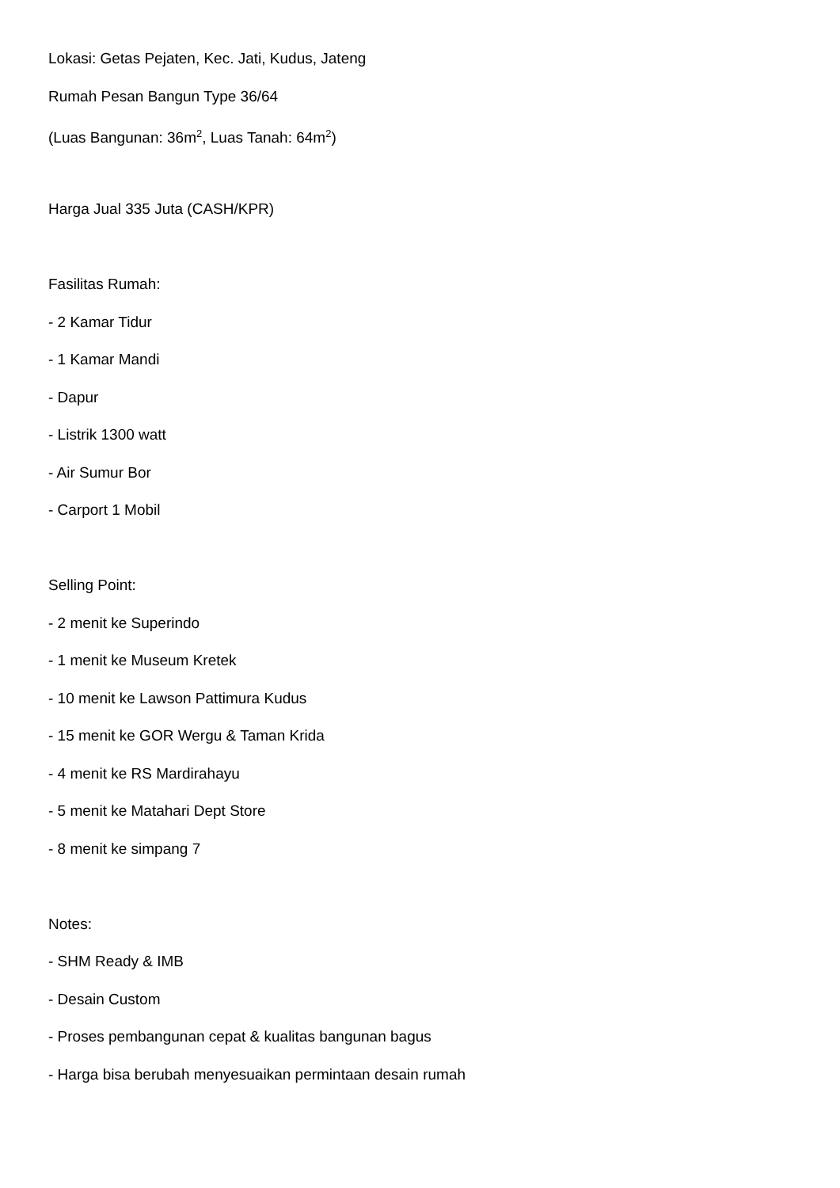Lokasi: Getas Pejaten, Kec. Jati, Kudus, Jateng
Rumah Pesan Bangun Type 36/64
(Luas Bangunan: 36m<sup>2</sup>, Luas Tanah: 64m<sup>2</sup>)
Harga Jual 335 Juta (CASH/KPR)
Fasilitas Rumah:
- 2 Kamar Tidur
- 1 Kamar Mandi
- Dapur
- Listrik 1300 watt
- Air Sumur Bor
- Carport 1 Mobil
Selling Point:
- 2 menit ke Superindo
- 1 menit ke Museum Kretek
- 10 menit ke Lawson Pattimura Kudus
- 15 menit ke GOR Wergu & Taman Krida
- 4 menit ke RS Mardirahayu
- 5 menit ke Matahari Dept Store
- 8 menit ke simpang 7
Notes:
- SHM Ready & IMB
- Desain Custom
- Proses pembangunan cepat & kualitas bangunan bagus
- Harga bisa berubah menyesuaikan permintaan desain rumah